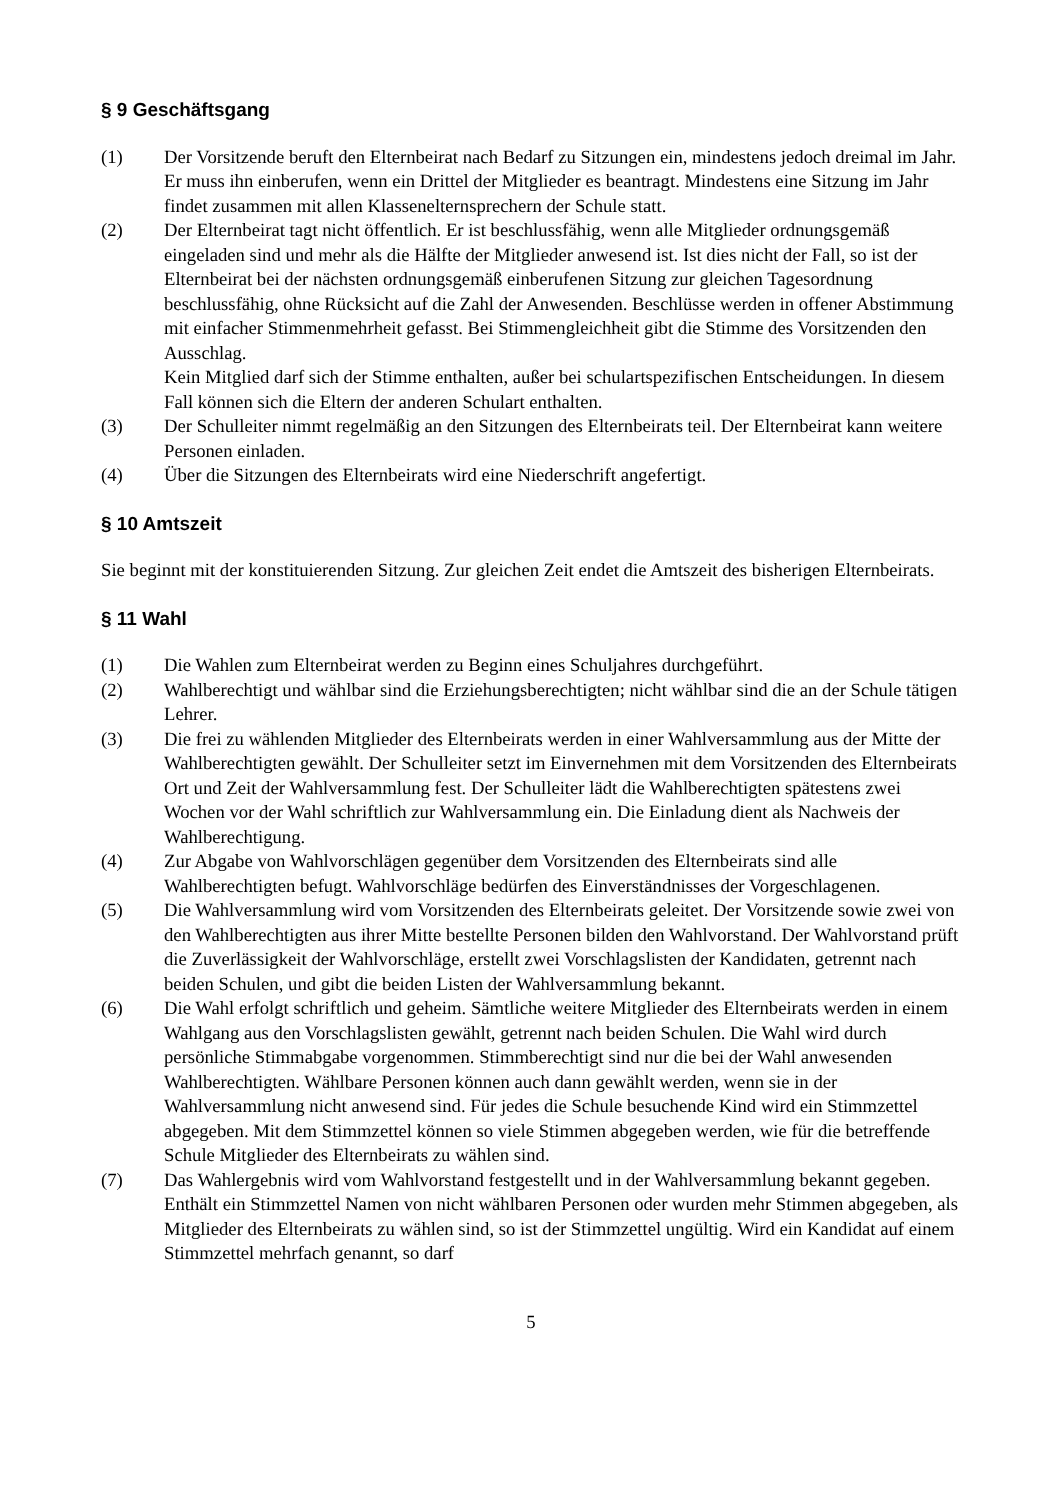§ 9 Geschäftsgang
(1) Der Vorsitzende beruft den Elternbeirat nach Bedarf zu Sitzungen ein, mindestens jedoch dreimal im Jahr. Er muss ihn einberufen, wenn ein Drittel der Mitglieder es beantragt. Mindestens eine Sitzung im Jahr findet zusammen mit allen Klassenelternsprechern der Schule statt.
(2) Der Elternbeirat tagt nicht öffentlich. Er ist beschlussfähig, wenn alle Mitglieder ordnungsgemäß eingeladen sind und mehr als die Hälfte der Mitglieder anwesend ist. Ist dies nicht der Fall, so ist der Elternbeirat bei der nächsten ordnungsgemäß einberufenen Sitzung zur gleichen Tagesordnung beschlussfähig, ohne Rücksicht auf die Zahl der Anwesenden. Beschlüsse werden in offener Abstimmung mit einfacher Stimmenmehrheit gefasst. Bei Stimmengleichheit gibt die Stimme des Vorsitzenden den Ausschlag.
Kein Mitglied darf sich der Stimme enthalten, außer bei schulartspezifischen Entscheidungen. In diesem Fall können sich die Eltern der anderen Schulart enthalten.
(3) Der Schulleiter nimmt regelmäßig an den Sitzungen des Elternbeirats teil. Der Elternbeirat kann weitere Personen einladen.
(4) Über die Sitzungen des Elternbeirats wird eine Niederschrift angefertigt.
§ 10 Amtszeit
Sie beginnt mit der konstituierenden Sitzung. Zur gleichen Zeit endet die Amtszeit des bisherigen Elternbeirats.
§ 11 Wahl
(1) Die Wahlen zum Elternbeirat werden zu Beginn eines Schuljahres durchgeführt.
(2) Wahlberechtigt und wählbar sind die Erziehungsberechtigten; nicht wählbar sind die an der Schule tätigen Lehrer.
(3) Die frei zu wählenden Mitglieder des Elternbeirats werden in einer Wahlversammlung aus der Mitte der Wahlberechtigten gewählt. Der Schulleiter setzt im Einvernehmen mit dem Vorsitzenden des Elternbeirats Ort und Zeit der Wahlversammlung fest. Der Schulleiter lädt die Wahlberechtigten spätestens zwei Wochen vor der Wahl schriftlich zur Wahlversammlung ein. Die Einladung dient als Nachweis der Wahlberechtigung.
(4) Zur Abgabe von Wahlvorschlägen gegenüber dem Vorsitzenden des Elternbeirats sind alle Wahlberechtigten befugt. Wahlvorschläge bedürfen des Einverständnisses der Vorgeschlagenen.
(5) Die Wahlversammlung wird vom Vorsitzenden des Elternbeirats geleitet. Der Vorsitzende sowie zwei von den Wahlberechtigten aus ihrer Mitte bestellte Personen bilden den Wahlvorstand. Der Wahlvorstand prüft die Zuverlässigkeit der Wahlvorschläge, erstellt zwei Vorschlagslisten der Kandidaten, getrennt nach beiden Schulen, und gibt die beiden Listen der Wahlversammlung bekannt.
(6) Die Wahl erfolgt schriftlich und geheim. Sämtliche weitere Mitglieder des Elternbeirats werden in einem Wahlgang aus den Vorschlagslisten gewählt, getrennt nach beiden Schulen. Die Wahl wird durch persönliche Stimmabgabe vorgenommen. Stimmberechtigt sind nur die bei der Wahl anwesenden Wahlberechtigten. Wählbare Personen können auch dann gewählt werden, wenn sie in der Wahlversammlung nicht anwesend sind. Für jedes die Schule besuchende Kind wird ein Stimmzettel abgegeben. Mit dem Stimmzettel können so viele Stimmen abgegeben werden, wie für die betreffende Schule Mitglieder des Elternbeirats zu wählen sind.
(7) Das Wahlergebnis wird vom Wahlvorstand festgestellt und in der Wahlversammlung bekannt gegeben. Enthält ein Stimmzettel Namen von nicht wählbaren Personen oder wurden mehr Stimmen abgegeben, als Mitglieder des Elternbeirats zu wählen sind, so ist der Stimmzettel ungültig. Wird ein Kandidat auf einem Stimmzettel mehrfach genannt, so darf
5